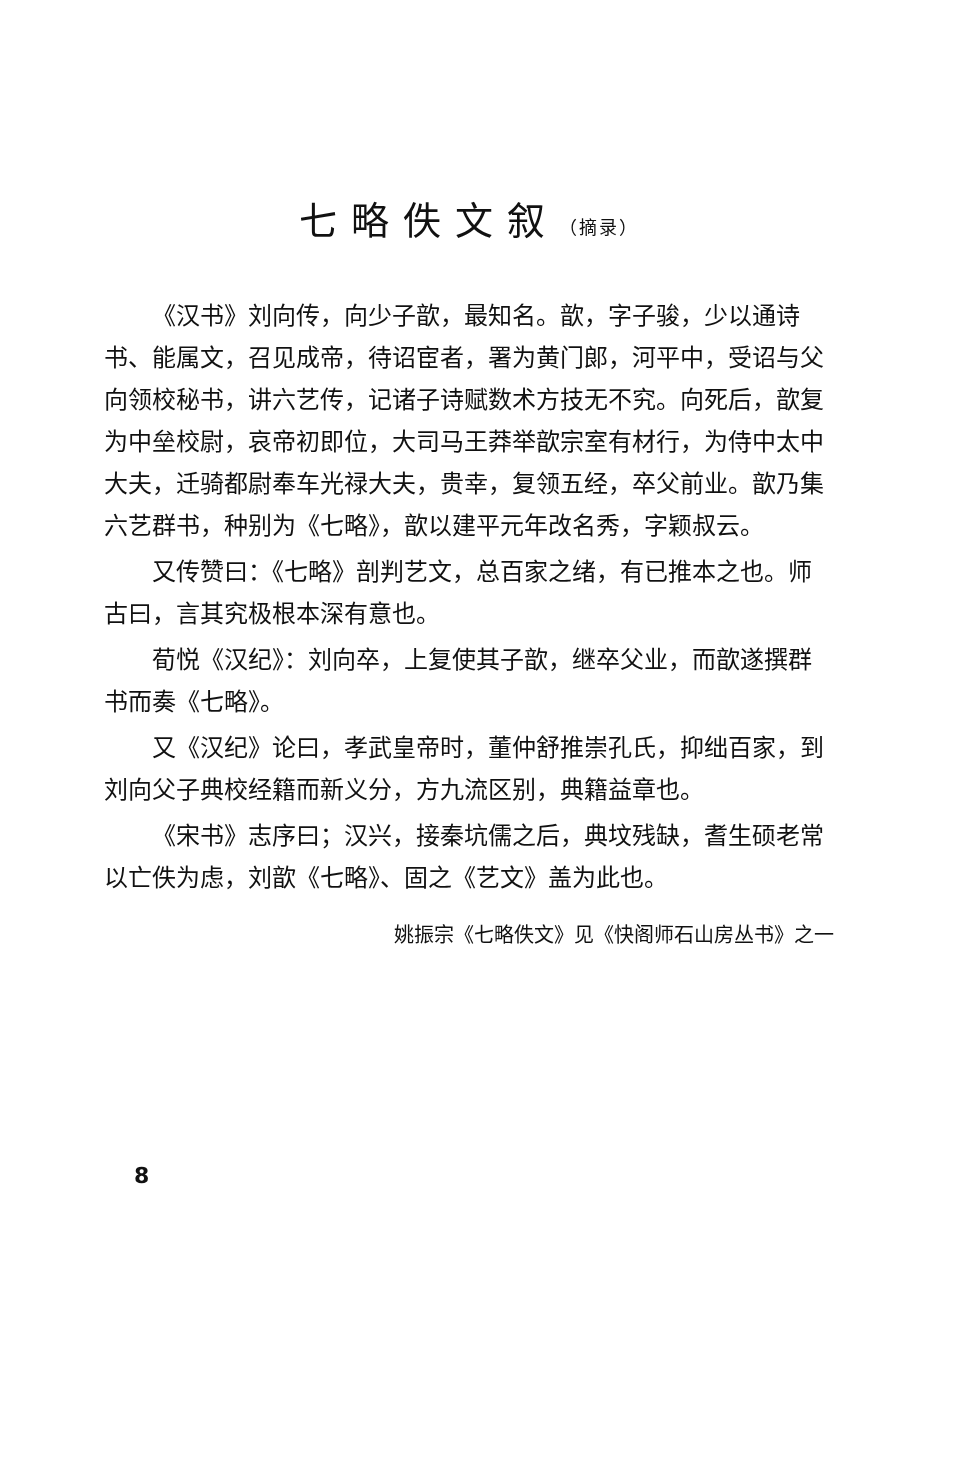七略佚文叙（摘录）
《汉书》刘向传，向少子歆，最知名。歆，字子骏，少以通诗书、能属文，召见成帝，待诏宦者，署为黄门郎，河平中，受诏与父向领校秘书，讲六艺传，记诸子诗赋数术方技无不究。向死后，歆复为中垒校尉，哀帝初即位，大司马王莽举歆宗室有材行，为侍中太中大夫，迁骑都尉奉车光禄大夫，贵幸，复领五经，卒父前业。歆乃集六艺群书，种别为《七略》，歆以建平元年改名秀，字颖叔云。
又传赞曰：《七略》剖判艺文，总百家之绪，有已推本之也。师古曰，言其究极根本深有意也。
荀悦《汉纪》：刘向卒，上复使其子歆，继卒父业，而歆遂撰群书而奏《七略》。
又《汉纪》论曰，孝武皇帝时，董仲舒推崇孔氏，抑绌百家，到刘向父子典校经籍而新义分，方九流区别，典籍益章也。
《宋书》志序曰；汉兴，接秦坑儒之后，典坟残缺，耆生硕老常以亡佚为虑，刘歆《七略》、固之《艺文》盖为此也。
姚振宗《七略佚文》见《快阁师石山房丛书》之一
8